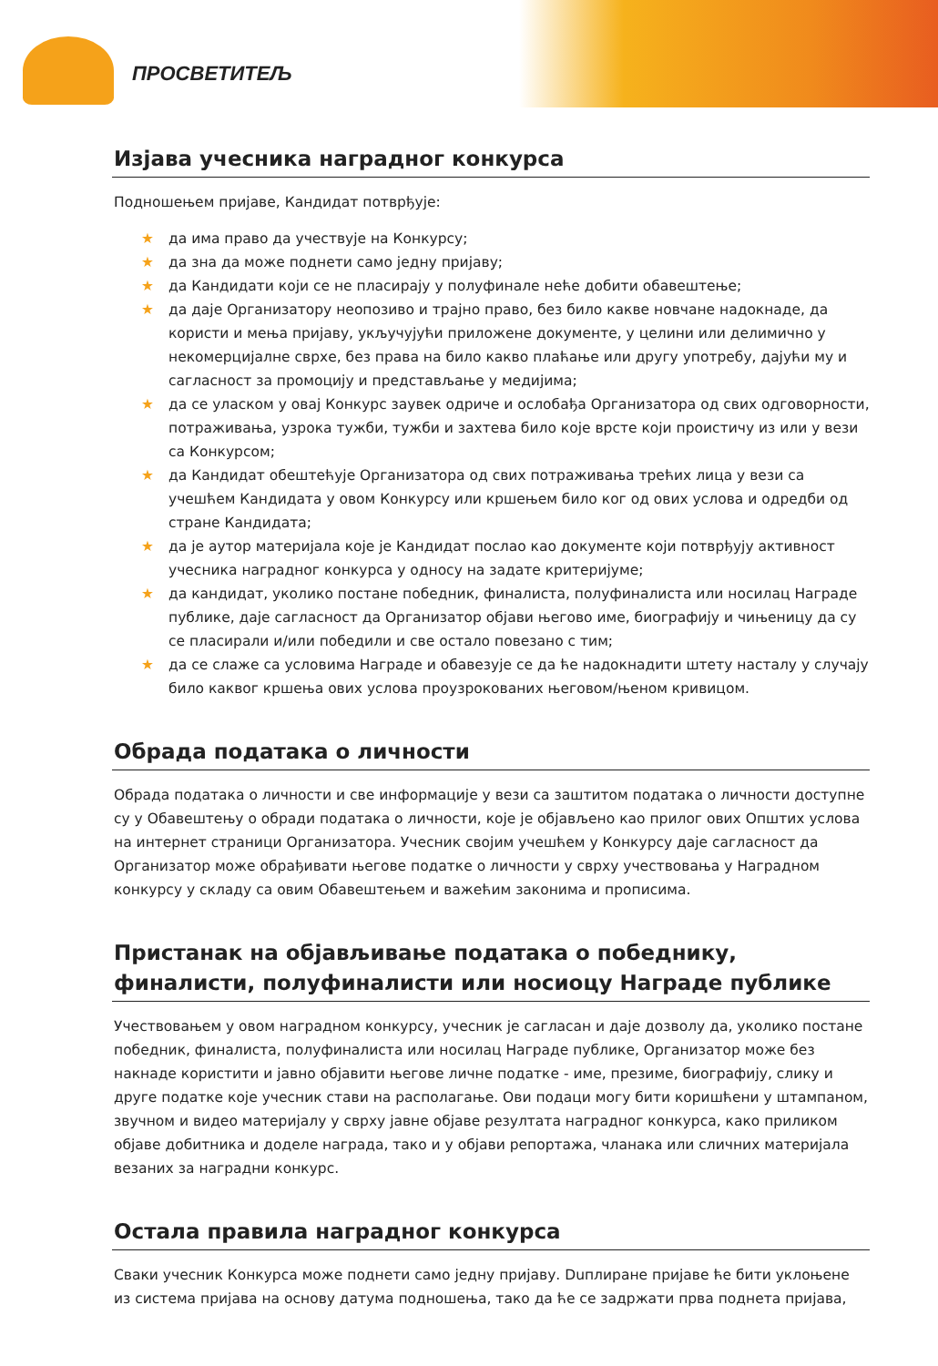ПРОСВЕТИТЕЉ
Изјава учесника наградног конкурса
Подношењем пријаве, Кандидат потврђује:
★ да има право да учествује на Конкурсу;
★ да зна да може поднети само једну пријаву;
★ да Кандидати који се не пласирају у полуфинале неће добити обавештење;
★ да даје Организатору неопозиво и трајно право, без било какве новчане надокнаде, да користи и мења пријаву, укључујући приложене документе, у целини или делимично у некомерцијалне сврхе, без права на било какво плаћање или другу употребу, дајући му и сагласност за промоцију и представљање у медијима;
★ да се уласком у овај Конкурс заувек одриче и ослобађа Организатора од свих одговорности, потраживања, узрока тужби, тужби и захтева било које врсте који проистичу из или у вези са Конкурсом;
★ да Кандидат обештећује Организатора од свих потраживања трећих лица у вези са учешћем Кандидата у овом Конкурсу или кршењем било ког од ових услова и одредби од стране Кандидата;
★ да је аутор материјала које је Кандидат послао као документе који потврђују активност учесника наградног конкурса у односу на задате критеријуме;
★ да кандидат, уколико постане победник, финалиста, полуфиналиста или носилац Награде публике, даје сагласност да Организатор објави његово име, биографију и чињеницу да су се пласирали и/или победили и све остало повезано с тим;
★ да се слаже са условима Награде и обавезује се да ће надокнадити штету насталу у случају било каквог кршења ових услова проузрокованих његовом/њеном кривицом.
Обрада података о личности
Обрада података о личности и све информације у вези са заштитом података о личности доступне су у Обавештењу о обради података о личности, које је објављено као прилог ових Општих услова на интернет страници Организатора. Учесник својим учешћем у Конкурсу даје сагласност да Организатор може обрађивати његове податке о личности у сврху учествовања у Наградном конкурсу у складу са овим Обавештењем и важећим законима и прописима.
Пристанак на објављивање података о победнику, финалисти, полуфиналисти или носиоцу Награде публике
Учествовањем у овом наградном конкурсу, учесник је сагласан и даје дозволу да, уколико постане победник, финалиста, полуфиналиста или носилац Награде публике, Организатор може без накнаде користити и јавно објавити његове личне податке - име, презиме, биографију, слику и друге податке које учесник стави на располагање. Ови подаци могу бити коришћени у штампаном, звучном и видео материјалу у сврху јавне објаве резултата наградног конкурса, како приликом објаве добитника и доделе награда, тако и у објави репортажа, чланака или сличних материјала везаних за наградни конкурс.
Остала правила наградног конкурса
Сваки учесник Конкурса може поднети само једну пријаву. Duплиране пријаве ће бити уклоњене из система пријава на основу датума подношења, тако да ће се задржати прва поднета пријава,